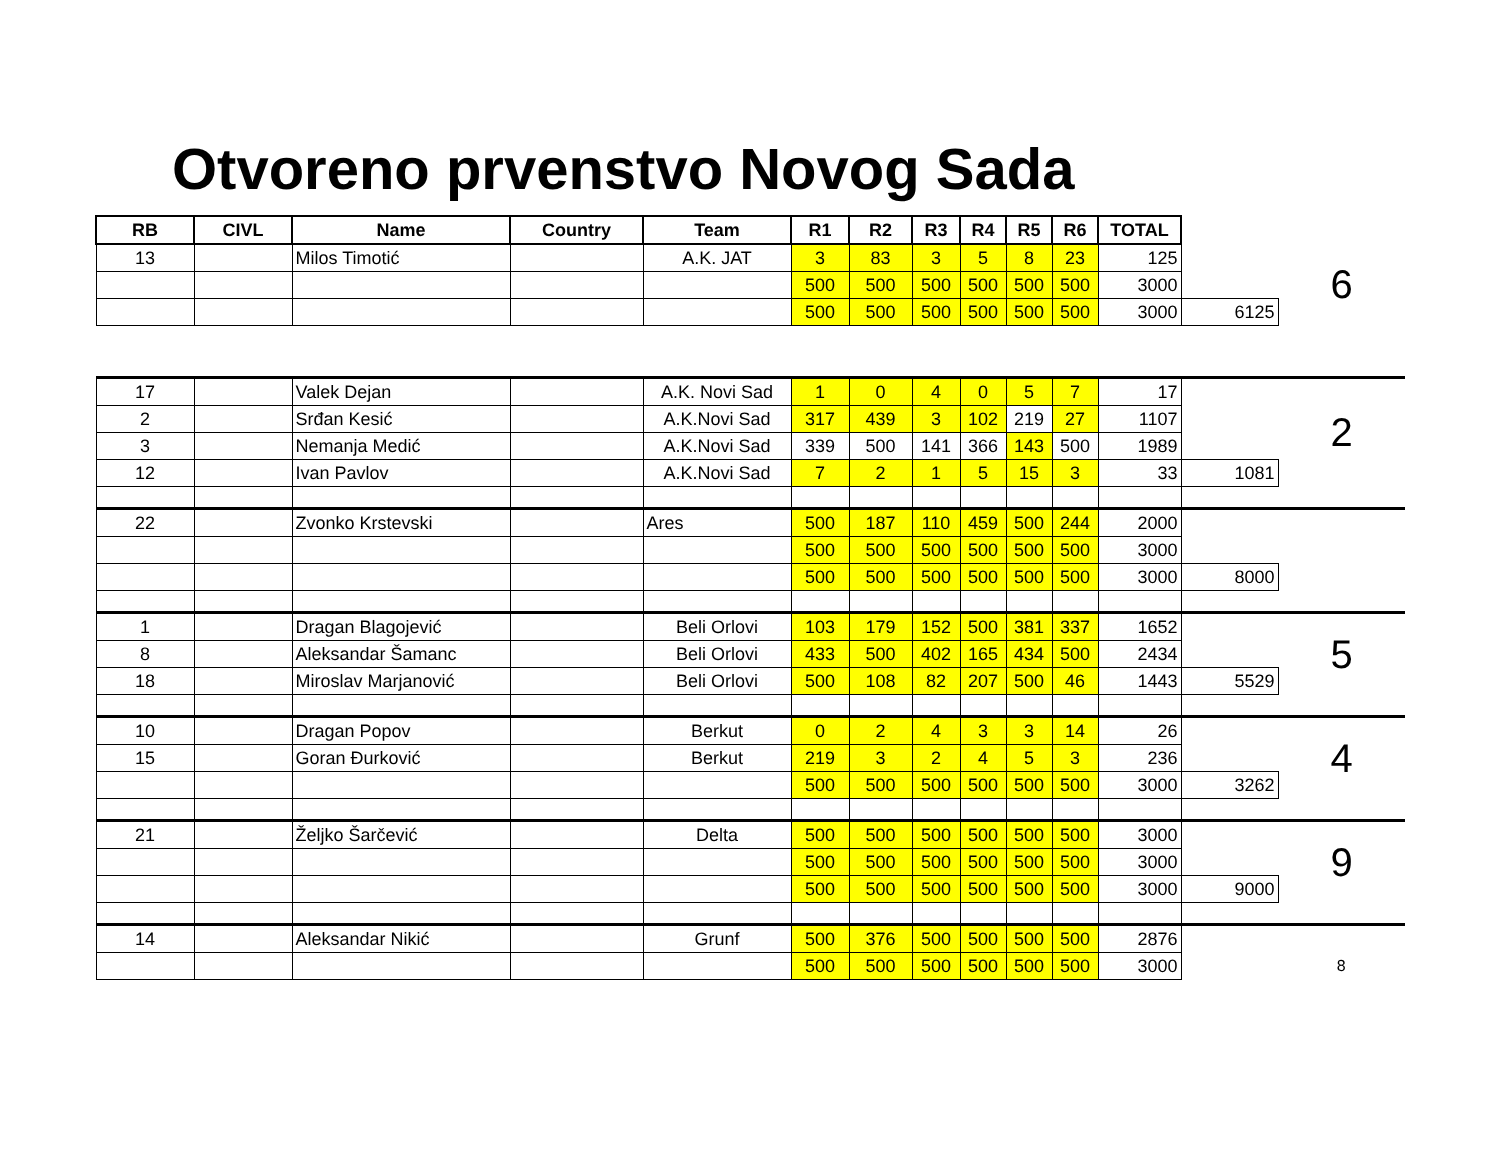Otvoreno prvenstvo Novog Sada
| RB | CIVL | Name | Country | Team | R1 | R2 | R3 | R4 | R5 | R6 | TOTAL | | |
| 13 | | Milos Timotić | | A.K. JAT | 3 | 83 | 3 | 5 | 8 | 23 | 125 | | 6 |
| | | | | | 500 | 500 | 500 | 500 | 500 | 500 | 3000 | | |
| | | | | | 500 | 500 | 500 | 500 | 500 | 500 | 3000 | 6125 | |
| 17 | | Valek Dejan | | A.K. Novi Sad | 1 | 0 | 4 | 0 | 5 | 7 | 17 | | 2 |
| 2 | | Srđan Kesić | | A.K.Novi Sad | 317 | 439 | 3 | 102 | 219 | 27 | 1107 | | |
| 3 | | Nemanja Medić | | A.K.Novi Sad | 339 | 500 | 141 | 366 | 143 | 500 | 1989 | | |
| 12 | | Ivan Pavlov | | A.K.Novi Sad | 7 | 2 | 1 | 5 | 15 | 3 | 33 | 1081 | |
| 22 | | Zvonko Krstevski | | Ares | 500 | 187 | 110 | 459 | 500 | 244 | 2000 | | |
| | | | | | 500 | 500 | 500 | 500 | 500 | 500 | 3000 | | |
| | | | | | 500 | 500 | 500 | 500 | 500 | 500 | 3000 | 8000 | |
| 1 | | Dragan Blagojević | | Beli Orlovi | 103 | 179 | 152 | 500 | 381 | 337 | 1652 | | 5 |
| 8 | | Aleksandar Šamanc | | Beli Orlovi | 433 | 500 | 402 | 165 | 434 | 500 | 2434 | | |
| 18 | | Miroslav Marjanović | | Beli Orlovi | 500 | 108 | 82 | 207 | 500 | 46 | 1443 | 5529 | |
| 10 | | Dragan Popov | | Berkut | 0 | 2 | 4 | 3 | 3 | 14 | 26 | | 4 |
| 15 | | Goran Đurković | | Berkut | 219 | 3 | 2 | 4 | 5 | 3 | 236 | | |
| | | | | | 500 | 500 | 500 | 500 | 500 | 500 | 3000 | 3262 | |
| 21 | | Željko Šarčević | | Delta | 500 | 500 | 500 | 500 | 500 | 500 | 3000 | | 9 |
| | | | | | 500 | 500 | 500 | 500 | 500 | 500 | 3000 | | |
| | | | | | 500 | 500 | 500 | 500 | 500 | 500 | 3000 | 9000 | |
| 14 | | Aleksandar Nikić | | Grunf | 500 | 376 | 500 | 500 | 500 | 500 | 2876 | | |
| | | | | | 500 | 500 | 500 | 500 | 500 | 500 | 3000 | | 8 |